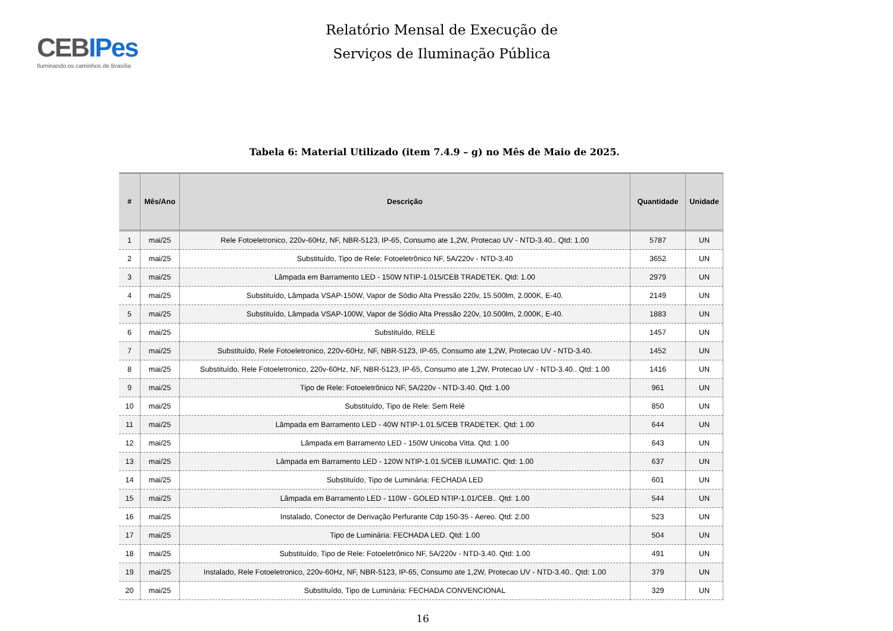CEBIPes
Iluminando os caminhos de Brasília
Relatório Mensal de Execução de
Serviços de Iluminação Pública
Tabela 6: Material Utilizado (item 7.4.9 – g) no Mês de Maio de 2025.
| # | Mês/Ano | Descrição | Quantidade | Unidade |
| --- | --- | --- | --- | --- |
| 1 | mai/25 | Rele Fotoeletronico, 220v-60Hz, NF, NBR-5123, IP-65, Consumo ate 1,2W, Protecao UV - NTD-3.40.. Qtd: 1.00 | 5787 | UN |
| 2 | mai/25 | Substituído, Tipo de Rele: Fotoeletrônico NF, 5A/220v - NTD-3.40 | 3652 | UN |
| 3 | mai/25 | Lâmpada em Barramento LED - 150W NTIP-1.015/CEB TRADETEK. Qtd: 1.00 | 2979 | UN |
| 4 | mai/25 | Substituído, Lâmpada VSAP-150W, Vapor de Sódio Alta Pressão 220v, 15.500lm, 2.000K, E-40. | 2149 | UN |
| 5 | mai/25 | Substituído, Lâmpada VSAP-100W, Vapor de Sódio Alta Pressão 220v, 10.500lm, 2.000K, E-40. | 1883 | UN |
| 6 | mai/25 | Substituído, RELE | 1457 | UN |
| 7 | mai/25 | Substituído, Rele Fotoeletronico, 220v-60Hz, NF, NBR-5123, IP-65, Consumo ate 1,2W, Protecao UV - NTD-3.40. | 1452 | UN |
| 8 | mai/25 | Substituído, Rele Fotoeletronico, 220v-60Hz, NF, NBR-5123, IP-65, Consumo ate 1,2W, Protecao UV - NTD-3.40.. Qtd: 1.00 | 1416 | UN |
| 9 | mai/25 | Tipo de Rele: Fotoeletrônico NF, 5A/220v - NTD-3.40. Qtd: 1.00 | 961 | UN |
| 10 | mai/25 | Substituído, Tipo de Rele: Sem Relé | 850 | UN |
| 11 | mai/25 | Lâmpada em Barramento LED - 40W NTIP-1.01.5/CEB TRADETEK. Qtd: 1.00 | 644 | UN |
| 12 | mai/25 | Lâmpada em Barramento LED - 150W Unicoba Vitta. Qtd: 1.00 | 643 | UN |
| 13 | mai/25 | Lâmpada em Barramento LED - 120W NTIP-1.01.5/CEB ILUMATIC. Qtd: 1.00 | 637 | UN |
| 14 | mai/25 | Substituído, Tipo de Luminária: FECHADA LED | 601 | UN |
| 15 | mai/25 | Lâmpada em Barramento LED - 110W - GOLED NTIP-1.01/CEB.. Qtd: 1.00 | 544 | UN |
| 16 | mai/25 | Instalado, Conector de Derivação Perfurante Cdp 150-35 - Aereo. Qtd: 2.00 | 523 | UN |
| 17 | mai/25 | Tipo de Luminária: FECHADA LED. Qtd: 1.00 | 504 | UN |
| 18 | mai/25 | Substituído, Tipo de Rele: Fotoeletrônico NF, 5A/220v - NTD-3.40. Qtd: 1.00 | 491 | UN |
| 19 | mai/25 | Instalado, Rele Fotoeletronico, 220v-60Hz, NF, NBR-5123, IP-65, Consumo ate 1,2W, Protecao UV - NTD-3.40.. Qtd: 1.00 | 379 | UN |
| 20 | mai/25 | Substituído, Tipo de Luminária: FECHADA CONVENCIONAL | 329 | UN |
16